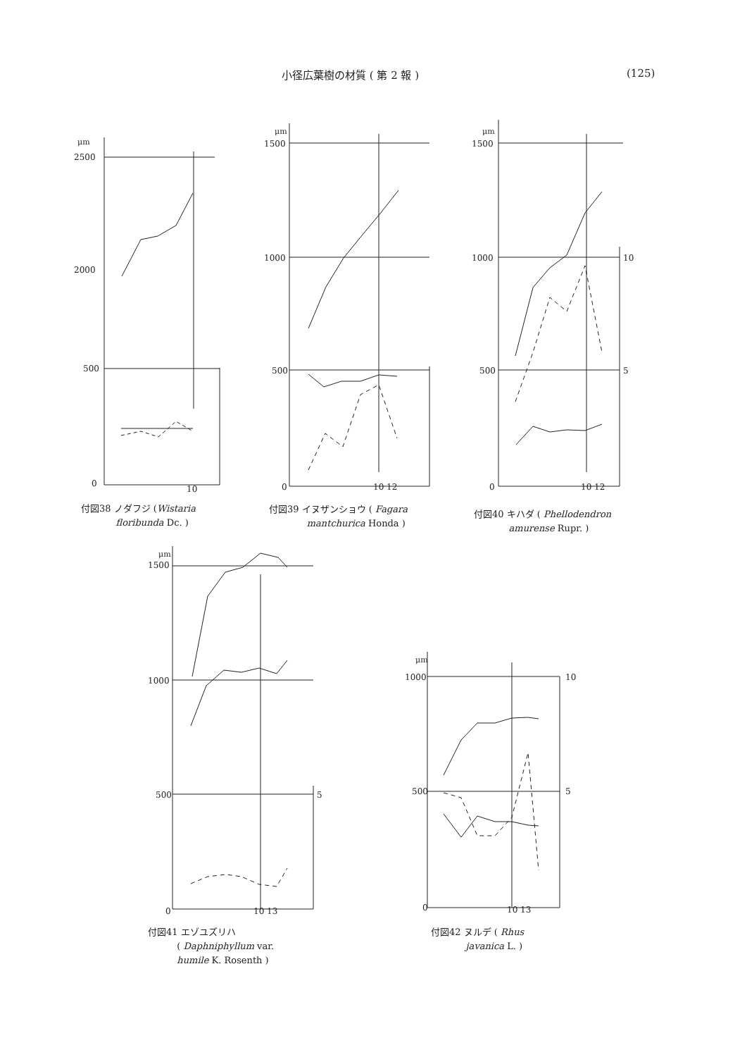小径広葉樹の材質 ( 第 2 報 ) (125)
μm
2500
2000
500
0
10
付図38 ノダフジ (Wistaria
floribunda Dc. )
μm
1500
1000
500
0
10 12
付図39 イヌザンショウ ( Fagara
mantchurica Honda )
μm
1500
1000
500
0
10 12
10
5
付図40 キハダ ( Phellodendron
amurense Rupr. )
μm
1500
1000
500
0
10 13
5
付図41 エゾユズリハ
( Daphniphyllum var.
humile K. Rosenth )
μm
1000
500
0
10 13
10
5
付図42 ヌルデ ( Rhus
javanica L. )